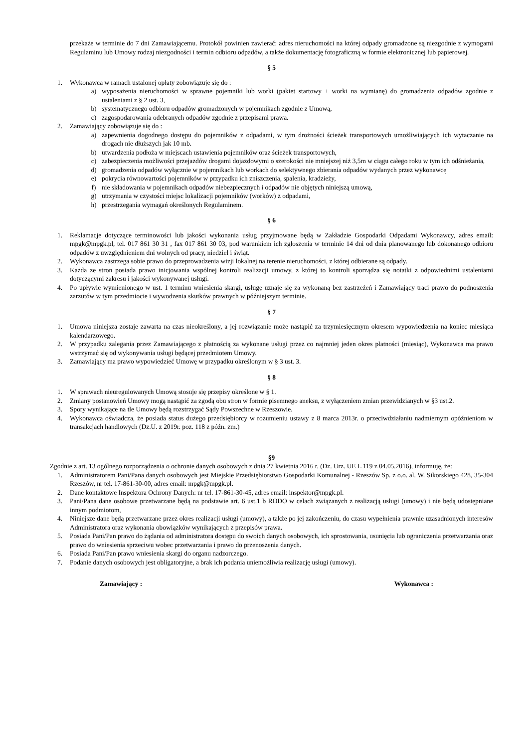przekaże w terminie do 7 dni Zamawiającemu. Protokół powinien zawierać: adres nieruchomości na której odpady gromadzone są niezgodnie z wymogami Regulaminu lub Umowy rodzaj niezgodności i termin odbioru odpadów, a także dokumentację fotograficzną w formie elektronicznej lub papierowej.
§ 5
1. Wykonawca w ramach ustalonej opłaty zobowiązuje się do :
a) wyposażenia nieruchomości w sprawne pojemniki lub worki (pakiet startowy + worki na wymianę) do gromadzenia odpadów zgodnie z ustaleniami z § 2 ust. 3,
b) systematycznego odbioru odpadów gromadzonych w pojemnikach zgodnie z Umową,
c) zagospodarowania odebranych odpadów zgodnie z przepisami prawa.
2. Zamawiający zobowiązuje się do :
a) zapewnienia dogodnego dostępu do pojemników z odpadami, w tym drożności ścieżek transportowych umożliwiających ich wytaczanie na drogach nie dłuższych jak 10 mb.
b) utwardzenia podłoża w miejscach ustawienia pojemników oraz ścieżek transportowych,
c) zabezpieczenia możliwości przejazdów drogami dojazdowymi o szerokości nie mniejszej niż 3,5m w ciągu całego roku w tym ich odśnieżania,
d) gromadzenia odpadów wyłącznie w pojemnikach lub workach do selektywnego zbierania odpadów wydanych przez wykonawcę
e) pokrycia równowartości pojemników w przypadku ich zniszczenia, spalenia, kradzieży,
f) nie składowania w pojemnikach odpadów niebezpiecznych i odpadów nie objętych niniejszą umową,
g) utrzymania w czystości miejsc lokalizacji pojemników (worków) z odpadami,
h) przestrzegania wymagań określonych Regulaminem.
§ 6
1. Reklamacje dotyczące terminowości lub jakości wykonania usług przyjmowane będą w Zakładzie Gospodarki Odpadami Wykonawcy, adres email: mpgk@mpgk.pl, tel. 017 861 30 31 , fax 017 861 30 03, pod warunkiem ich zgłoszenia w terminie 14 dni od dnia planowanego lub dokonanego odbioru odpadów z uwzględnieniem dni wolnych od pracy, niedziel i świąt.
2. Wykonawca zastrzega sobie prawo do przeprowadzenia wizji lokalnej na terenie nieruchomości, z której odbierane są odpady.
3. Każda ze stron posiada prawo inicjowania wspólnej kontroli realizacji umowy, z której to kontroli sporządza się notatki z odpowiednimi ustaleniami dotyczącymi zakresu i jakości wykonywanej usługi.
4. Po upływie wymienionego w ust. 1 terminu wniesienia skargi, usługę uznaje się za wykonaną bez zastrzeżeń i Zamawiający traci prawo do podnoszenia zarzutów w tym przedmiocie i wywodzenia skutków prawnych w późniejszym terminie.
§ 7
1. Umowa niniejsza zostaje zawarta na czas nieokreślony, a jej rozwiązanie może nastąpić za trzymiesięcznym okresem wypowiedzenia na koniec miesiąca kalendarzowego.
2. W przypadku zalegania przez Zamawiającego z płatnością za wykonane usługi przez co najmniej jeden okres płatności (miesiąc), Wykonawca ma prawo wstrzymać się od wykonywania usługi będącej przedmiotem Umowy.
3. Zamawiający ma prawo wypowiedzieć Umowę w przypadku określonym w § 3 ust. 3.
§ 8
1. W sprawach nieuregulowanych Umową stosuje się przepisy określone w § 1.
2. Zmiany postanowień Umowy mogą nastąpić za zgodą obu stron w formie pisemnego aneksu, z wyłączeniem zmian przewidzianych w §3 ust.2.
3. Spory wynikające na tle Umowy będą rozstrzygać Sądy Powszechne w Rzeszowie.
4. Wykonawca oświadcza, że posiada status dużego przedsiębiorcy w rozumieniu ustawy z 8 marca 2013r. o przeciwdziałaniu nadmiernym opóźnieniom w transakcjach handlowych (Dz.U. z 2019r. poz. 118 z późn. zm.)
§9
Zgodnie z art. 13 ogólnego rozporządzenia o ochronie danych osobowych z dnia 27 kwietnia 2016 r. (Dz. Urz. UE L 119 z 04.05.2016), informuję, że:
1. Administratorem Pani/Pana danych osobowych jest Miejskie Przedsiębiorstwo Gospodarki Komunalnej - Rzeszów Sp. z o.o. al. W. Sikorskiego 428, 35-304 Rzeszów, nr tel. 17-861-30-00, adres email: mpgk@mpgk.pl.
2. Dane kontaktowe Inspektora Ochrony Danych: nr tel. 17-861-30-45, adres email: inspektor@mpgk.pl.
3. Pani/Pana dane osobowe przetwarzane będą na podstawie art. 6 ust.1 b RODO w celach związanych z realizacją usługi (umowy) i nie będą udostępniane innym podmiotom,
4. Niniejsze dane będą przetwarzane przez okres realizacji usługi (umowy), a także po jej zakończeniu, do czasu wypełnienia prawnie uzasadnionych interesów Administratora oraz wykonania obowiązków wynikających z przepisów prawa.
5. Posiada Pani/Pan prawo do żądania od administratora dostępu do swoich danych osobowych, ich sprostowania, usunięcia lub ograniczenia przetwarzania oraz prawo do wniesienia sprzeciwu wobec przetwarzania i prawo do przenoszenia danych.
6. Posiada Pani/Pan prawo wniesienia skargi do organu nadzorczego.
7. Podanie danych osobowych jest obligatoryjne, a brak ich podania uniemożliwia realizację usługi (umowy).
Zamawiający : Wykonawca :